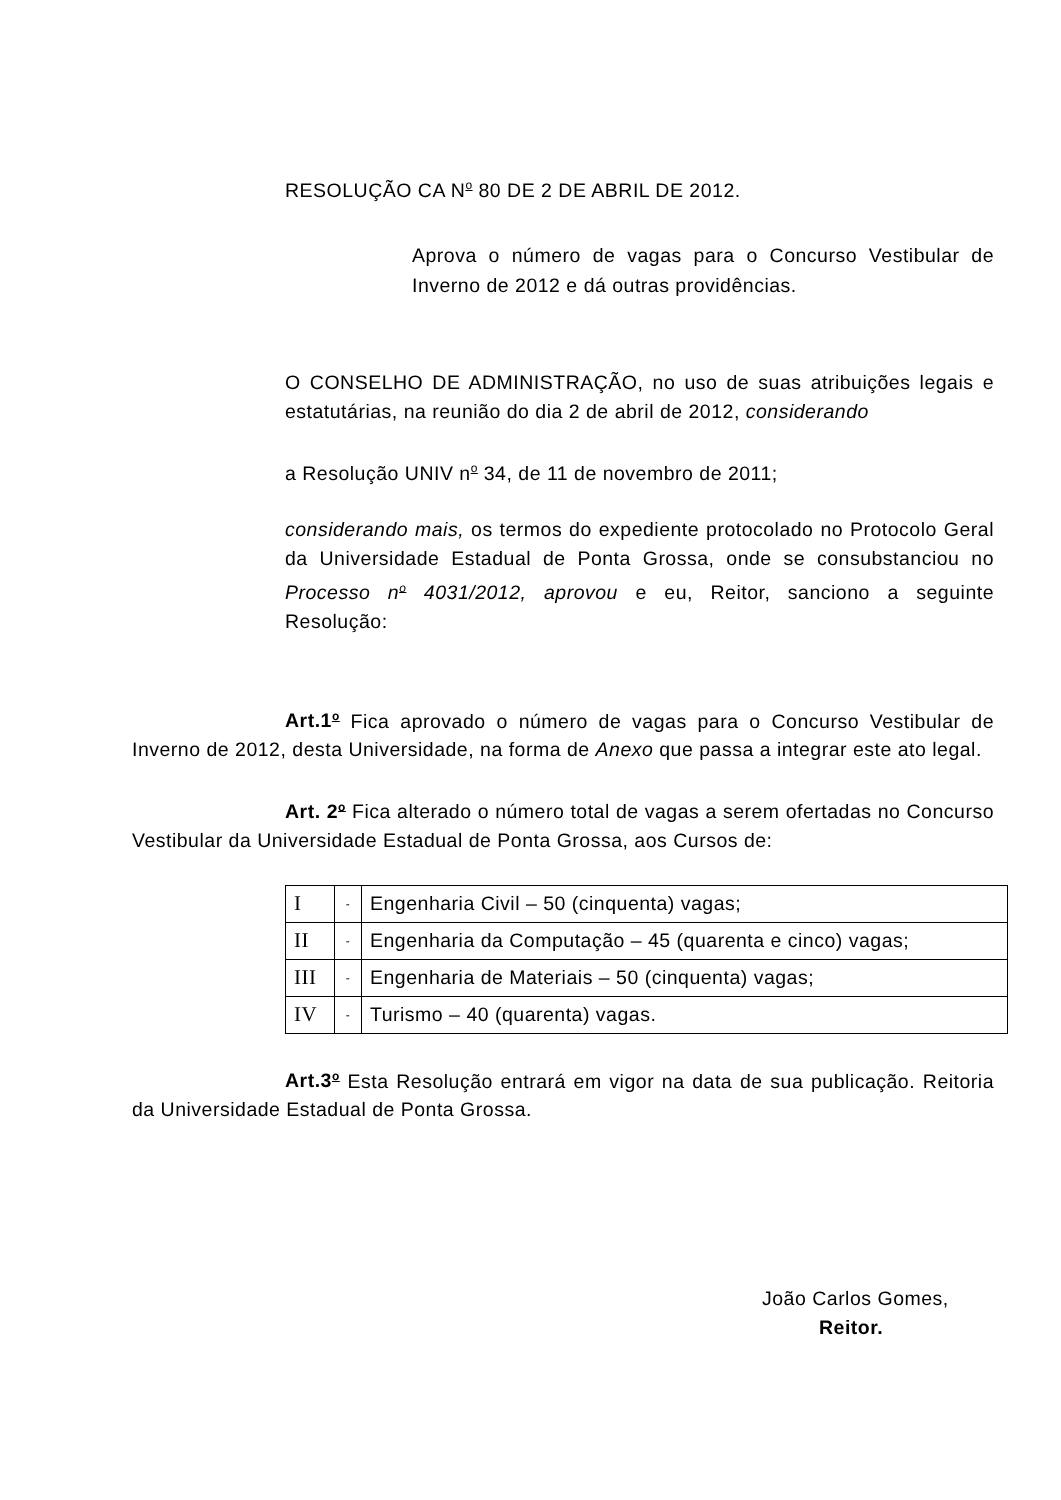RESOLUÇÃO CA N<sup>o</sup> 80 DE 2 DE ABRIL DE 2012.
Aprova o número de vagas para o Concurso Vestibular de Inverno de 2012 e dá outras providências.
O CONSELHO DE ADMINISTRAÇÃO, no uso de suas atribuições legais e estatutárias, na reunião do dia 2 de abril de 2012, considerando
a Resolução UNIV n<sup>o</sup> 34, de 11 de novembro de 2011;
considerando mais, os termos do expediente protocolado no Protocolo Geral da Universidade Estadual de Ponta Grossa, onde se consubstanciou no Processo n<sup>o</sup> 4031/2012, aprovou e eu, Reitor, sanciono a seguinte Resolução:
Art.1<sup>o</sup> Fica aprovado o número de vagas para o Concurso Vestibular de Inverno de 2012, desta Universidade, na forma de Anexo que passa a integrar este ato legal.
Art. 2<sup>o</sup> Fica alterado o número total de vagas a serem ofertadas no Concurso Vestibular da Universidade Estadual de Ponta Grossa, aos Cursos de:
| I | - | Engenharia Civil – 50 (cinquenta) vagas; |
| II | - | Engenharia da Computação – 45 (quarenta e cinco) vagas; |
| III | - | Engenharia de Materiais – 50 (cinquenta) vagas; |
| IV | - | Turismo – 40 (quarenta) vagas. |
Art.3<sup>o</sup> Esta Resolução entrará em vigor na data de sua publicação. Reitoria da Universidade Estadual de Ponta Grossa.
João Carlos Gomes,
Reitor.